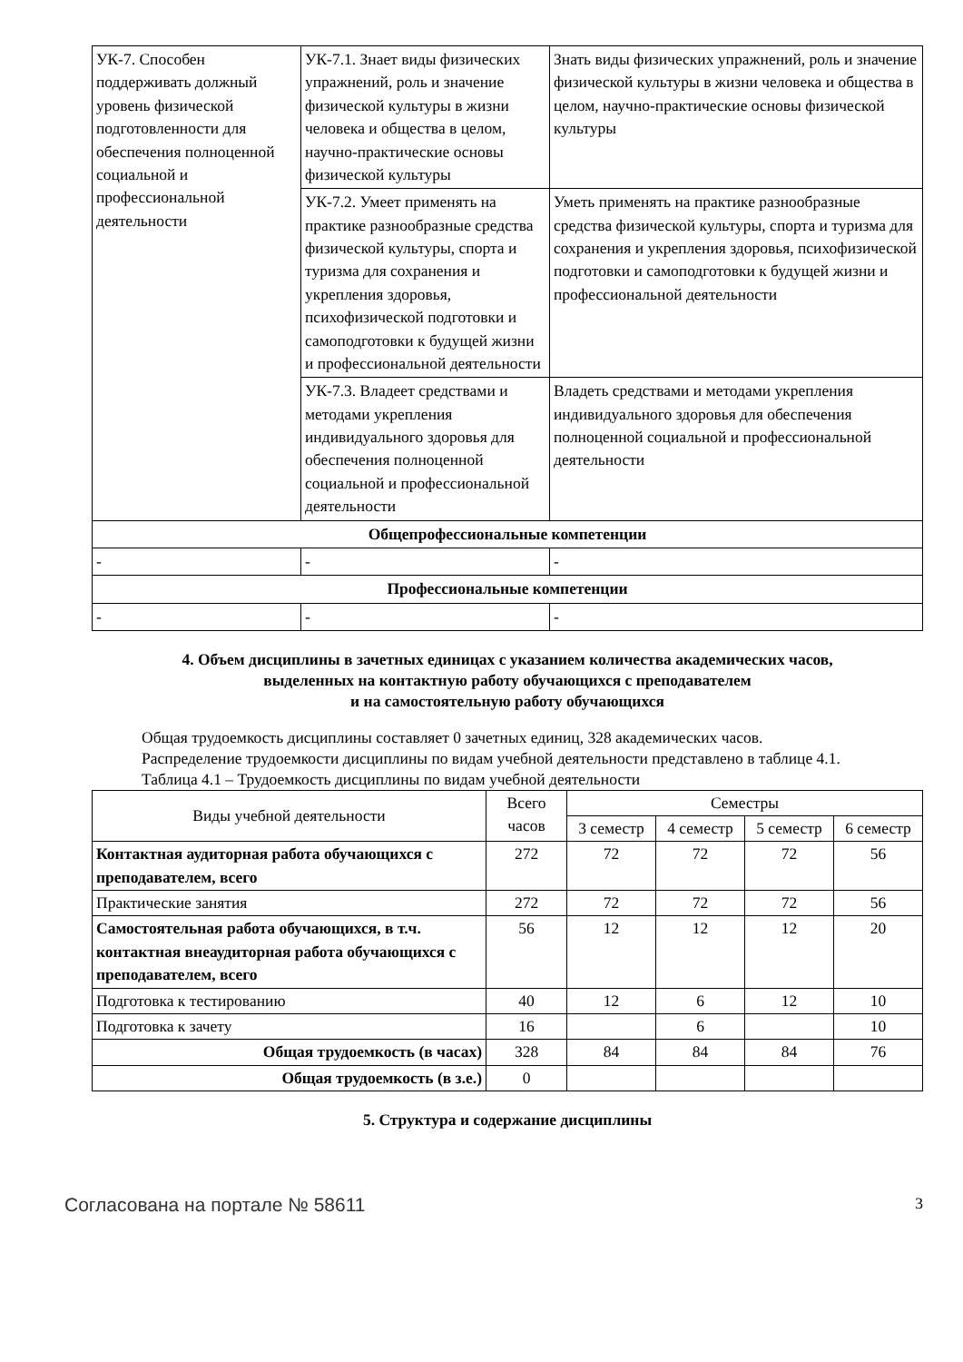| УК-7. Способен поддерживать должный уровень физической подготовленности для обеспечения полноценной социальной и профессиональной деятельности | УК-7.1. Знает виды физических упражнений, роль и значение физической культуры в жизни человека и общества в целом, научно-практические основы физической культуры | Знать виды физических упражнений, роль и значение физической культуры в жизни человека и общества в целом, научно-практические основы физической культуры |
| | УК-7.2. Умеет применять на практике разнообразные средства физической культуры, спорта и туризма для сохранения и укрепления здоровья, психофизической подготовки и самоподготовки к будущей жизни и профессиональной деятельности | Уметь применять на практике разнообразные средства физической культуры, спорта и туризма для сохранения и укрепления здоровья, психофизической подготовки и самоподготовки к будущей жизни и профессиональной деятельности |
| | УК-7.3. Владеет средствами и методами укрепления индивидуального здоровья для обеспечения полноценной социальной и профессиональной деятельности | Владеть средствами и методами укрепления индивидуального здоровья для обеспечения полноценной социальной и профессиональной деятельности |
| Общепрофессиональные компетенции | | |
| - | - | - |
| Профессиональные компетенции | | |
| - | - | - |
4. Объем дисциплины в зачетных единицах с указанием количества академических часов,
выделенных на контактную работу обучающихся с преподавателем
и на самостоятельную работу обучающихся
Общая трудоемкость дисциплины составляет 0 зачетных единиц, 328 академических часов.
Распределение трудоемкости дисциплины по видам учебной деятельности представлено в таблице 4.1.
Таблица 4.1 – Трудоемкость дисциплины по видам учебной деятельности
| Виды учебной деятельности | Всего часов | Семестры | | | |
| --- | --- | --- | --- | --- | --- |
| | | 3 семестр | 4 семестр | 5 семестр | 6 семестр |
| Контактная аудиторная работа обучающихся с преподавателем, всего | 272 | 72 | 72 | 72 | 56 |
| Практические занятия | 272 | 72 | 72 | 72 | 56 |
| Самостоятельная работа обучающихся, в т.ч. контактная внеаудиторная работа обучающихся с преподавателем, всего | 56 | 12 | 12 | 12 | 20 |
| Подготовка к тестированию | 40 | 12 | 6 | 12 | 10 |
| Подготовка к зачету | 16 | | 6 | | 10 |
| Общая трудоемкость (в часах) | 328 | 84 | 84 | 84 | 76 |
| Общая трудоемкость (в з.е.) | 0 | | | | |
5. Структура и содержание дисциплины
Согласована на портале № 58611 3